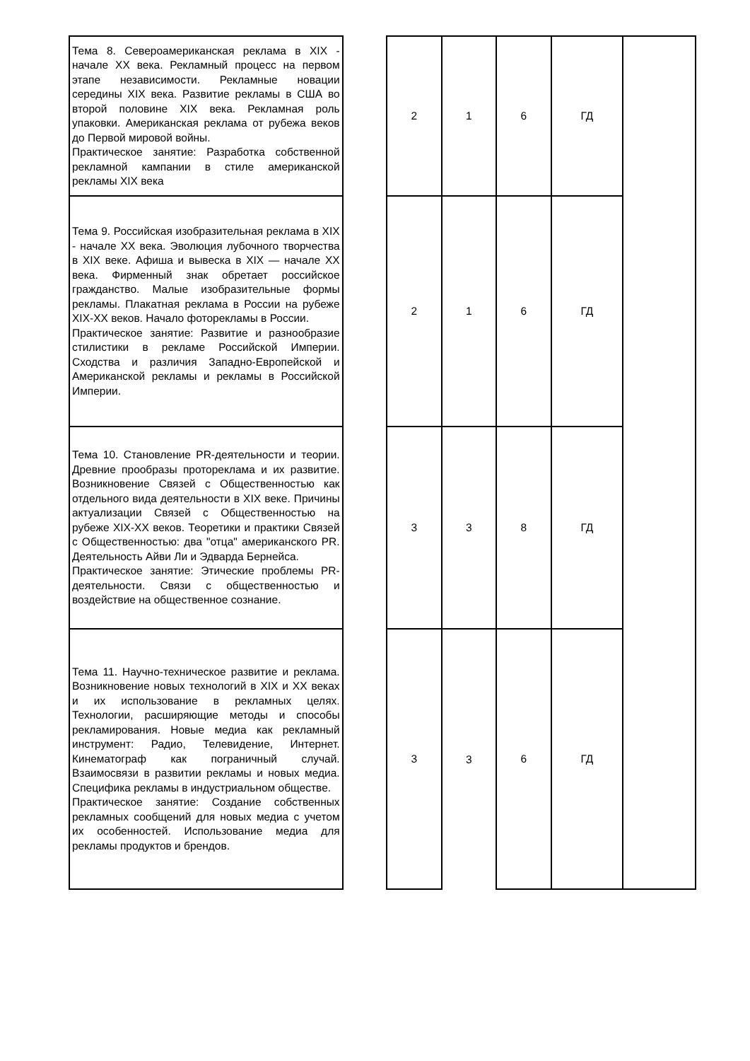| Тема 8. Североамериканская реклама в XIX - начале XX века. Рекламный процесс на первом этапе независимости. Рекламные новации середины XIX века. Развитие рекламы в США во второй половине XIX века. Рекламная роль упаковки. Американская реклама от рубежа веков до Первой мировой войны. Практическое занятие: Разработка собственной рекламной кампании в стиле американской рекламы XIX века | | 2 | 1 | 6 | ГД | |
| Тема 9. Российская изобразительная реклама в XIX - начале XX века. Эволюция лубочного творчества в XIX веке. Афиша и вывеска в XIX — начале XX века. Фирменный знак обретает российское гражданство. Малые изобразительные формы рекламы. Плакатная реклама в России на рубеже XIX-XX веков. Начало фоторекламы в России. Практическое занятие: Развитие и разнообразие стилистики в рекламе Российской Империи. Сходства и различия Западно-Европейской и Американской рекламы и рекламы в Российской Империи. | | 2 | 1 | 6 | ГД | |
| Тема 10. Становление PR-деятельности и теории. Древние прообразы протореклама и их развитие. Возникновение Связей с Общественностью как отдельного вида деятельности в XIX веке. Причины актуализации Связей с Общественностью на рубеже XIX-XX веков. Теоретики и практики Связей с Общественностью: два "отца" американского PR. Деятельность Айви Ли и Эдварда Бернейса. Практическое занятие: Этические проблемы PR-деятельности. Связи с общественностью и воздействие на общественное сознание. | | 3 | 3 | 8 | ГД | |
| Тема 11. Научно-техническое развитие и реклама. Возникновение новых технологий в XIX и XX веках и их использование в рекламных целях. Технологии, расширяющие методы и способы рекламирования. Новые медиа как рекламный инструмент: Радио, Телевидение, Интернет. Кинематограф как пограничный случай. Взаимосвязи в развитии рекламы и новых медиа. Специфика рекламы в индустриальном обществе. Практическое занятие: Создание собственных рекламных сообщений для новых медиа с учетом их особенностей. Использование медиа для рекламы продуктов и брендов. | | 3 | 3 | 6 | ГД | |